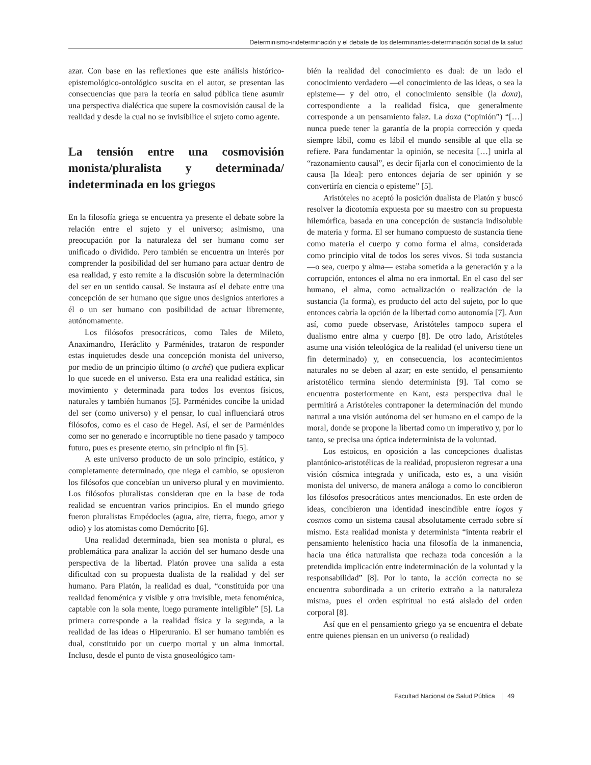Determinismo-indeterminación y el debate de los determinantes-determinación social de la salud
azar. Con base en las reflexiones que este análisis histórico-epistemológico-ontológico suscita en el autor, se presentan las consecuencias que para la teoría en salud pública tiene asumir una perspectiva dialéctica que supere la cosmovisión causal de la realidad y desde la cual no se invisibilice el sujeto como agente.
La tensión entre una cosmovisión monista/pluralista y determinada/ indeterminada en los griegos
En la filosofía griega se encuentra ya presente el debate sobre la relación entre el sujeto y el universo; asimismo, una preocupación por la naturaleza del ser humano como ser unificado o dividido. Pero también se encuentra un interés por comprender la posibilidad del ser humano para actuar dentro de esa realidad, y esto remite a la discusión sobre la determinación del ser en un sentido causal. Se instaura así el debate entre una concepción de ser humano que sigue unos designios anteriores a él o un ser humano con posibilidad de actuar libremente, autónomamente.
Los filósofos presocráticos, como Tales de Mileto, Anaximandro, Heráclito y Parménides, trataron de responder estas inquietudes desde una concepción monista del universo, por medio de un principio último (o arché) que pudiera explicar lo que sucede en el universo. Esta era una realidad estática, sin movimiento y determinada para todos los eventos físicos, naturales y también humanos [5]. Parménides concibe la unidad del ser (como universo) y el pensar, lo cual influenciará otros filósofos, como es el caso de Hegel. Así, el ser de Parménides como ser no generado e incorruptible no tiene pasado y tampoco futuro, pues es presente eterno, sin principio ni fin [5].
A este universo producto de un solo principio, estático, y completamente determinado, que niega el cambio, se opusieron los filósofos que concebían un universo plural y en movimiento. Los filósofos pluralistas consideran que en la base de toda realidad se encuentran varios principios. En el mundo griego fueron pluralistas Empédocles (agua, aire, tierra, fuego, amor y odio) y los atomistas como Demócrito [6].
Una realidad determinada, bien sea monista o plural, es problemática para analizar la acción del ser humano desde una perspectiva de la libertad. Platón provee una salida a esta dificultad con su propuesta dualista de la realidad y del ser humano. Para Platón, la realidad es dual, “constituida por una realidad fenoménica y visible y otra invisible, meta fenoménica, captable con la sola mente, luego puramente inteligible” [5]. La primera corresponde a la realidad física y la segunda, a la realidad de las ideas o Hiperuranio. El ser humano también es dual, constituido por un cuerpo mortal y un alma inmortal. Incluso, desde el punto de vista gnoseológico tam-
bién la realidad del conocimiento es dual: de un lado el conocimiento verdadero —el conocimiento de las ideas, o sea la episteme— y del otro, el conocimiento sensible (la doxa), correspondiente a la realidad física, que generalmente corresponde a un pensamiento falaz. La doxa (“opinión”) “[…] nunca puede tener la garantía de la propia corrección y queda siempre lábil, como es lábil el mundo sensible al que ella se refiere. Para fundamentar la opinión, se necesita […] unirla al “razonamiento causal”, es decir fijarla con el conocimiento de la causa [la Idea]: pero entonces dejaría de ser opinión y se convertiría en ciencia o episteme” [5].
Aristóteles no aceptó la posición dualista de Platón y buscó resolver la dicotomía expuesta por su maestro con su propuesta hilemórfica, basada en una concepción de sustancia indisoluble de materia y forma. El ser humano compuesto de sustancia tiene como materia el cuerpo y como forma el alma, considerada como principio vital de todos los seres vivos. Si toda sustancia —o sea, cuerpo y alma— estaba sometida a la generación y a la corrupción, entonces el alma no era inmortal. En el caso del ser humano, el alma, como actualización o realización de la sustancia (la forma), es producto del acto del sujeto, por lo que entonces cabría la opción de la libertad como autonomía [7]. Aun así, como puede observase, Aristóteles tampoco supera el dualismo entre alma y cuerpo [8]. De otro lado, Aristóteles asume una visión teleológica de la realidad (el universo tiene un fin determinado) y, en consecuencia, los acontecimientos naturales no se deben al azar; en este sentido, el pensamiento aristotélico termina siendo determinista [9]. Tal como se encuentra posteriormente en Kant, esta perspectiva dual le permitirá a Aristóteles contraponer la determinación del mundo natural a una visión autónoma del ser humano en el campo de la moral, donde se propone la libertad como un imperativo y, por lo tanto, se precisa una óptica indeterminista de la voluntad.
Los estoicos, en oposición a las concepciones dualistas plantónico-aristotélicas de la realidad, propusieron regresar a una visión cósmica integrada y unificada, esto es, a una visión monista del universo, de manera análoga a como lo concibieron los filósofos presocráticos antes mencionados. En este orden de ideas, concibieron una identidad inescindible entre logos y cosmos como un sistema causal absolutamente cerrado sobre sí mismo. Esta realidad monista y determinista “intenta reabrir el pensamiento helenístico hacia una filosofía de la inmanencia, hacia una ética naturalista que rechaza toda concesión a la pretendida implicación entre indeterminación de la voluntad y la responsabilidad” [8]. Por lo tanto, la acción correcta no se encuentra subordinada a un criterio extraño a la naturaleza misma, pues el orden espiritual no está aislado del orden corporal [8].
Así que en el pensamiento griego ya se encuentra el debate entre quienes piensan en un universo (o realidad)
Facultad Nacional de Salud Pública 49